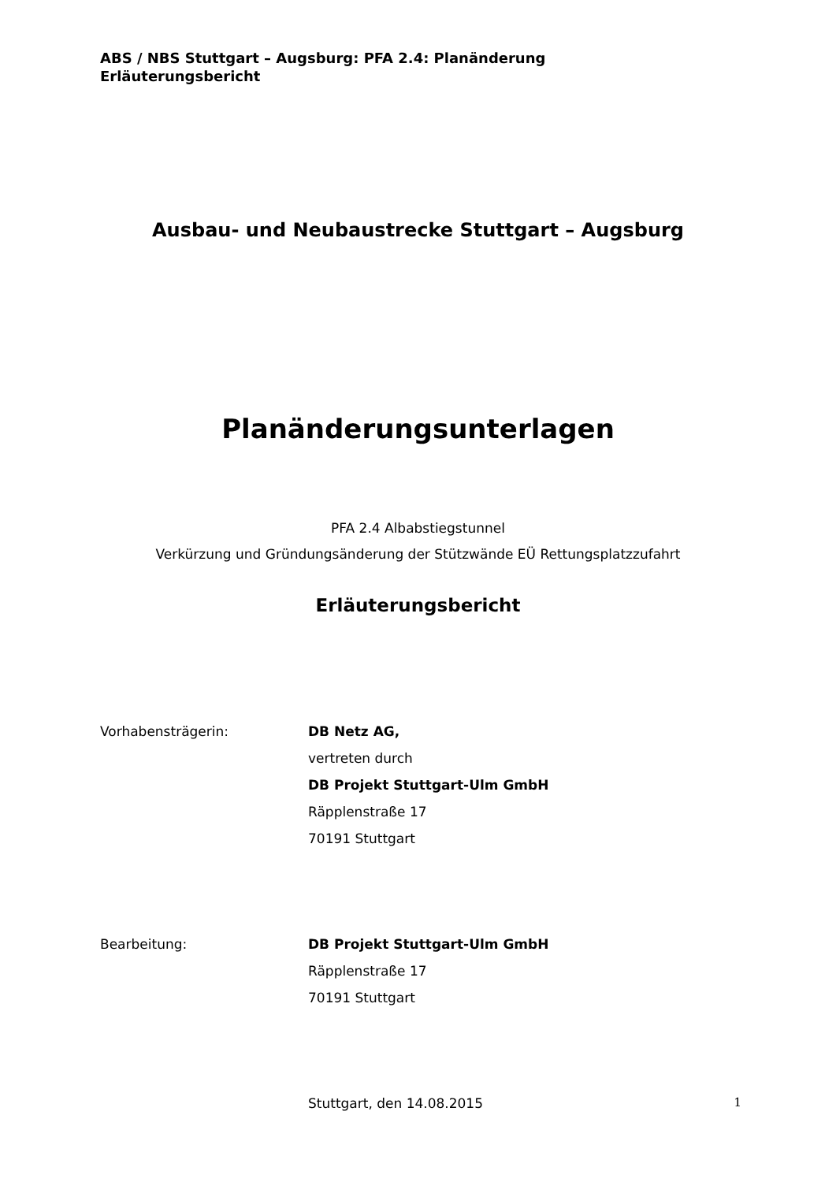ABS / NBS Stuttgart – Augsburg: PFA 2.4: Planänderung
Erläuterungsbericht
Ausbau- und Neubaustrecke Stuttgart – Augsburg
Planänderungsunterlagen
PFA 2.4 Albabstiegstunnel
Verkürzung und Gründungsänderung der Stützwände EÜ Rettungsplatzzufahrt
Erläuterungsbericht
Vorhabensträgerin: DB Netz AG,
vertreten durch
DB Projekt Stuttgart-Ulm GmbH
Räpplenstraße 17
70191 Stuttgart
Bearbeitung: DB Projekt Stuttgart-Ulm GmbH
Räpplenstraße 17
70191 Stuttgart
Stuttgart, den 14.08.2015
1